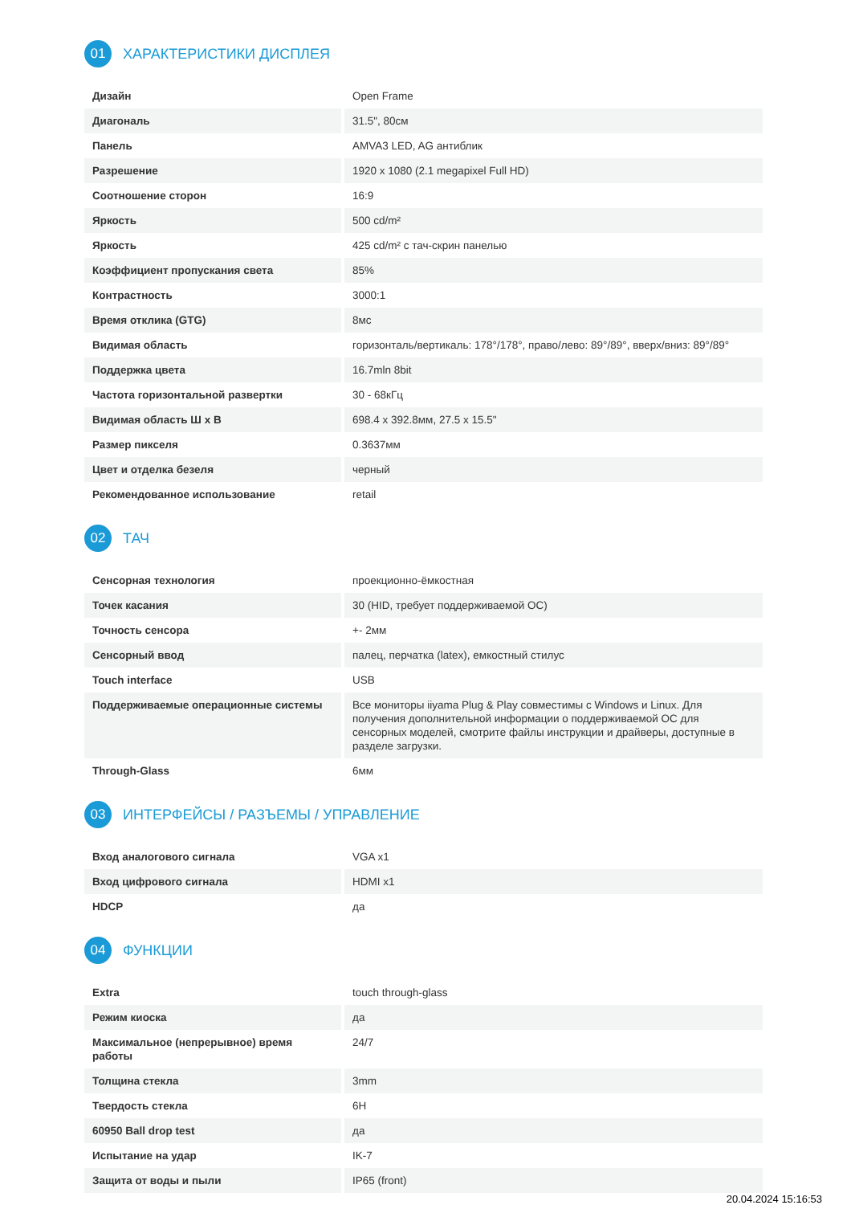01 ХАРАКТЕРИСТИКИ ДИСПЛЕЯ
| Дизайн | Open Frame |
| Диагональ | 31.5", 80см |
| Панель | AMVA3 LED, AG антиблик |
| Разрешение | 1920 x 1080 (2.1 megapixel Full HD) |
| Соотношение сторон | 16:9 |
| Яркость | 500 cd/m² |
| Яркость | 425 cd/m² с тач-скрин панелью |
| Коэффициент пропускания света | 85% |
| Контрастность | 3000:1 |
| Время отклика (GTG) | 8мс |
| Видимая область | горизонталь/вертикаль: 178°/178°, право/лево: 89°/89°, вверх/вниз: 89°/89° |
| Поддержка цвета | 16.7mln 8bit |
| Частота горизонтальной развертки | 30 - 68кГц |
| Видимая область Ш x В | 698.4 x 392.8мм, 27.5 x 15.5" |
| Размер пикселя | 0.3637мм |
| Цвет и отделка безеля | черный |
| Рекомендованное использование | retail |
02 ТАЧ
| Сенсорная технология | проекционно-ёмкостная |
| Точек касания | 30 (HID, требует поддерживаемой ОС) |
| Точность сенсора | +- 2мм |
| Сенсорный ввод | палец, перчатка (latex), емкостный стилус |
| Touch interface | USB |
| Поддерживаемые операционные системы | Все мониторы iiyama Plug & Play совместимы с Windows и Linux. Для получения дополнительной информации о поддерживаемой ОС для сенсорных моделей, смотрите файлы инструкции и драйверы, доступные в разделе загрузки. |
| Through-Glass | 6мм |
03 ИНТЕРФЕЙСЫ / РАЗЪЕМЫ / УПРАВЛЕНИЕ
| Вход аналогового сигнала | VGA x1 |
| Вход цифрового сигнала | HDMI x1 |
| HDCP | да |
04 ФУНКЦИИ
| Extra | touch through-glass |
| Режим киоска | да |
| Максимальное (непрерывное) время работы | 24/7 |
| Толщина стекла | 3mm |
| Твердость стекла | 6H |
| 60950 Ball drop test | да |
| Испытание на удар | IK-7 |
| Защита от воды и пыли | IP65 (front) |
20.04.2024 15:16:53